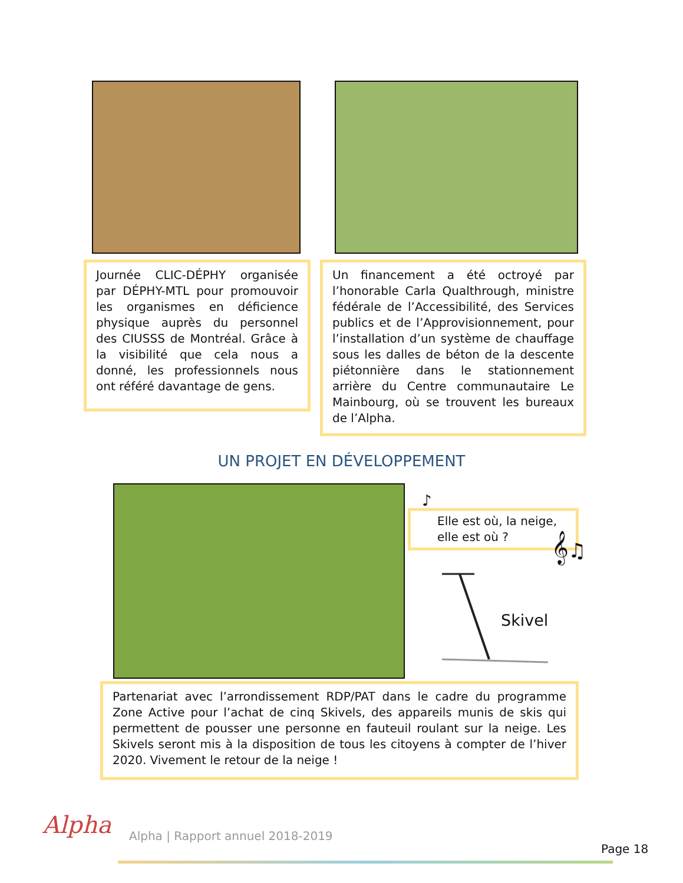Journée CLIC-DÉPHY organisée par DÉPHY-MTL pour promouvoir les organismes en déficience physique auprès du personnel des CIUSSS de Montréal. Grâce à la visibilité que cela nous a donné, les professionnels nous ont référé davantage de gens.
Un financement a été octroyé par l’honorable Carla Qualthrough, ministre fédérale de l’Accessibilité, des Services publics et de l’Approvisionnement, pour l’installation d’un système de chauffage sous les dalles de béton de la descente piétonnière dans le stationnement arrière du Centre communautaire Le Mainbourg, où se trouvent les bureaux de l’Alpha.
UN PROJET EN DÉVELOPPEMENT
♪
Elle est où, la neige, elle est où ?
𝄞♫
Skivel
Partenariat avec l’arrondissement RDP/PAT dans le cadre du programme Zone Active pour l’achat de cinq Skivels, des appareils munis de skis qui permettent de pousser une personne en fauteuil roulant sur la neige. Les Skivels seront mis à la disposition de tous les citoyens à compter de l’hiver 2020. Vivement le retour de la neige !
Alpha
Alpha | Rapport annuel 2018-2019
Page 18